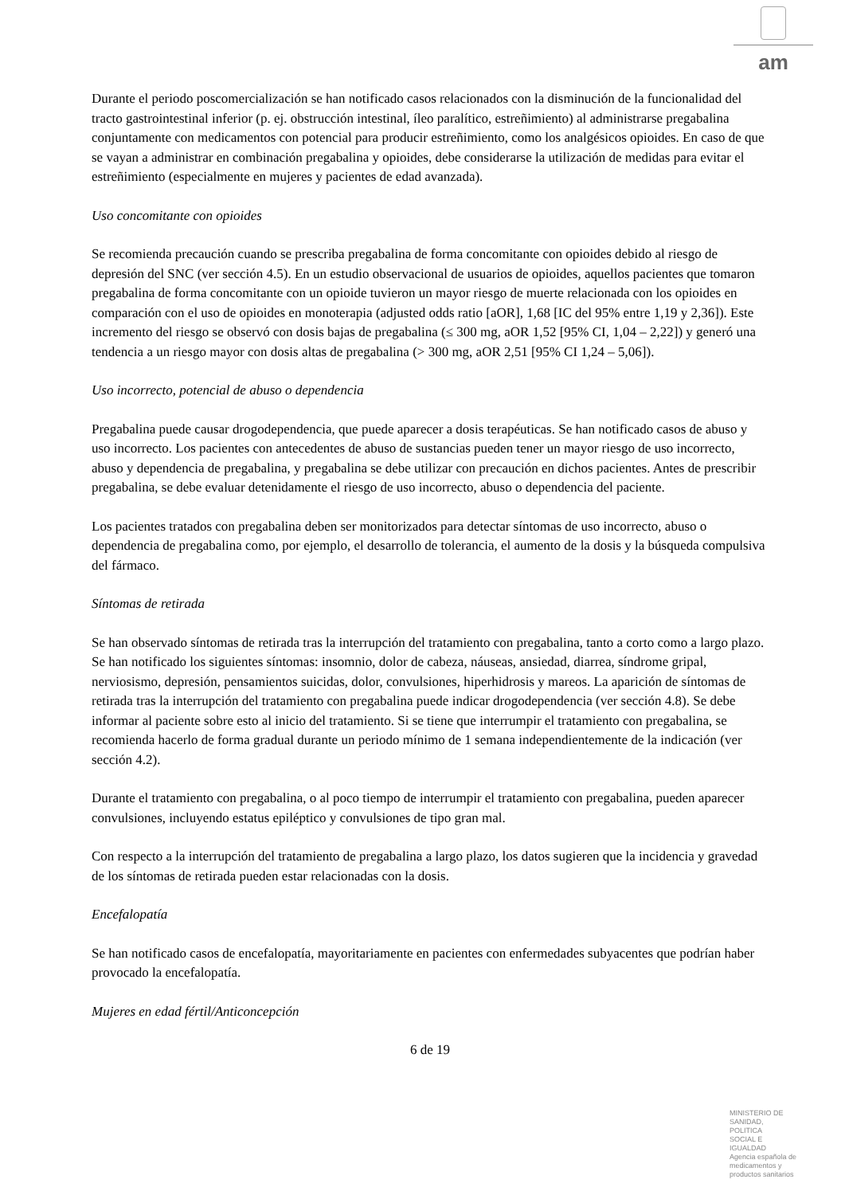am
Durante el periodo poscomercialización se han notificado casos relacionados con la disminución de la funcionalidad del tracto gastrointestinal inferior (p. ej. obstrucción intestinal, íleo paralítico, estreñimiento) al administrarse pregabalina conjuntamente con medicamentos con potencial para producir estreñimiento, como los analgésicos opioides. En caso de que se vayan a administrar en combinación pregabalina y opioides, debe considerarse la utilización de medidas para evitar el estreñimiento (especialmente en mujeres y pacientes de edad avanzada).
Uso concomitante con opioides
Se recomienda precaución cuando se prescriba pregabalina de forma concomitante con opioides debido al riesgo de depresión del SNC (ver sección 4.5). En un estudio observacional de usuarios de opioides, aquellos pacientes que tomaron pregabalina de forma concomitante con un opioide tuvieron un mayor riesgo de muerte relacionada con los opioides en comparación con el uso de opioides en monoterapia (adjusted odds ratio [aOR], 1,68 [IC del 95% entre 1,19 y 2,36]). Este incremento del riesgo se observó con dosis bajas de pregabalina (≤ 300 mg, aOR 1,52 [95% CI, 1,04 – 2,22]) y generó una tendencia a un riesgo mayor con dosis altas de pregabalina (> 300 mg, aOR 2,51 [95% CI 1,24 – 5,06]).
Uso incorrecto, potencial de abuso o dependencia
Pregabalina puede causar drogodependencia, que puede aparecer a dosis terapéuticas. Se han notificado casos de abuso y uso incorrecto. Los pacientes con antecedentes de abuso de sustancias pueden tener un mayor riesgo de uso incorrecto, abuso y dependencia de pregabalina, y pregabalina se debe utilizar con precaución en dichos pacientes. Antes de prescribir pregabalina, se debe evaluar detenidamente el riesgo de uso incorrecto, abuso o dependencia del paciente.
Los pacientes tratados con pregabalina deben ser monitorizados para detectar síntomas de uso incorrecto, abuso o dependencia de pregabalina como, por ejemplo, el desarrollo de tolerancia, el aumento de la dosis y la búsqueda compulsiva del fármaco.
Síntomas de retirada
Se han observado síntomas de retirada tras la interrupción del tratamiento con pregabalina, tanto a corto como a largo plazo. Se han notificado los siguientes síntomas: insomnio, dolor de cabeza, náuseas, ansiedad, diarrea, síndrome gripal, nerviosismo, depresión, pensamientos suicidas, dolor, convulsiones, hiperhidrosis y mareos. La aparición de síntomas de retirada tras la interrupción del tratamiento con pregabalina puede indicar drogodependencia (ver sección 4.8). Se debe informar al paciente sobre esto al inicio del tratamiento. Si se tiene que interrumpir el tratamiento con pregabalina, se recomienda hacerlo de forma gradual durante un periodo mínimo de 1 semana independientemente de la indicación (ver sección 4.2).
Durante el tratamiento con pregabalina, o al poco tiempo de interrumpir el tratamiento con pregabalina, pueden aparecer convulsiones, incluyendo estatus epiléptico y convulsiones de tipo gran mal.
Con respecto a la interrupción del tratamiento de pregabalina a largo plazo, los datos sugieren que la incidencia y gravedad de los síntomas de retirada pueden estar relacionadas con la dosis.
Encefalopatía
Se han notificado casos de encefalopatía, mayoritariamente en pacientes con enfermedades subyacentes que podrían haber provocado la encefalopatía.
Mujeres en edad fértil/Anticoncepción
6 de 19
MINISTERIO DE
SANIDAD, POLITICA
SOCIAL E IGUALDAD
Agencia española de
medicamentos y
productos sanitarios